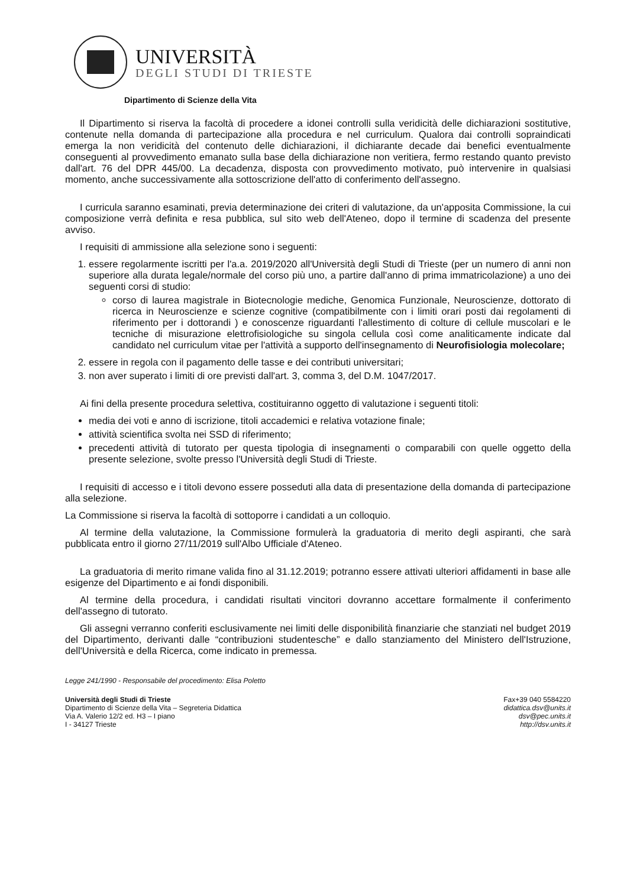UNIVERSITÀ
DEGLI STUDI DI TRIESTE
Dipartimento di Scienze della Vita
Il Dipartimento si riserva la facoltà di procedere a idonei controlli sulla veridicità delle dichiarazioni sostitutive, contenute nella domanda di partecipazione alla procedura e nel curriculum. Qualora dai controlli sopraindicati emerga la non veridicità del contenuto delle dichiarazioni, il dichiarante decade dai benefici eventualmente conseguenti al provvedimento emanato sulla base della dichiarazione non veritiera, fermo restando quanto previsto dall'art. 76 del DPR 445/00. La decadenza, disposta con provvedimento motivato, può intervenire in qualsiasi momento, anche successivamente alla sottoscrizione dell'atto di conferimento dell'assegno.
I curricula saranno esaminati, previa determinazione dei criteri di valutazione, da un'apposita Commissione, la cui composizione verrà definita e resa pubblica, sul sito web dell'Ateneo, dopo il termine di scadenza del presente avviso.
I requisiti di ammissione alla selezione sono i seguenti:
1. essere regolarmente iscritti per l'a.a. 2019/2020 all'Università degli Studi di Trieste (per un numero di anni non superiore alla durata legale/normale del corso più uno, a partire dall'anno di prima immatricolazione) a uno dei seguenti corsi di studio:
corso di laurea magistrale in Biotecnologie mediche, Genomica Funzionale, Neuroscienze, dottorato di ricerca in Neuroscienze e scienze cognitive (compatibilmente con i limiti orari posti dai regolamenti di riferimento per i dottorandi ) e conoscenze riguardanti l'allestimento di colture di cellule muscolari e le tecniche di misurazione elettrofisiologiche su singola cellula così come analiticamente indicate dal candidato nel curriculum vitae per l'attività a supporto dell'insegnamento di Neurofisiologia molecolare;
2. essere in regola con il pagamento delle tasse e dei contributi universitari;
3. non aver superato i limiti di ore previsti dall'art. 3, comma 3, del D.M. 1047/2017.
Ai fini della presente procedura selettiva, costituiranno oggetto di valutazione i seguenti titoli:
media dei voti e anno di iscrizione, titoli accademici e relativa votazione finale;
attività scientifica svolta nei SSD di riferimento;
precedenti attività di tutorato per questa tipologia di insegnamenti o comparabili con quelle oggetto della presente selezione, svolte presso l'Università degli Studi di Trieste.
I requisiti di accesso e i titoli devono essere posseduti alla data di presentazione della domanda di partecipazione alla selezione.
La Commissione si riserva la facoltà di sottoporre i candidati a un colloquio.
Al termine della valutazione, la Commissione formulerà la graduatoria di merito degli aspiranti, che sarà pubblicata entro il giorno 27/11/2019 sull'Albo Ufficiale d'Ateneo.
La graduatoria di merito rimane valida fino al 31.12.2019; potranno essere attivati ulteriori affidamenti in base alle esigenze del Dipartimento e ai fondi disponibili.
Al termine della procedura, i candidati risultati vincitori dovranno accettare formalmente il conferimento dell'assegno di tutorato.
Gli assegni verranno conferiti esclusivamente nei limiti delle disponibilità finanziarie che stanziati nel budget 2019 del Dipartimento, derivanti dalle “contribuzioni studentesche” e dallo stanziamento del Ministero dell'Istruzione, dell'Università e della Ricerca, come indicato in premessa.
Legge 241/1990 - Responsabile del procedimento: Elisa Poletto
Università degli Studi di Trieste
Dipartimento di Scienze della Vita – Segreteria Didattica
Via A. Valerio 12/2 ed. H3 – I piano
I - 34127 Trieste
Fax+39 040 5584220
didattica.dsv@units.it
dsv@pec.units.it
http://dsv.units.it